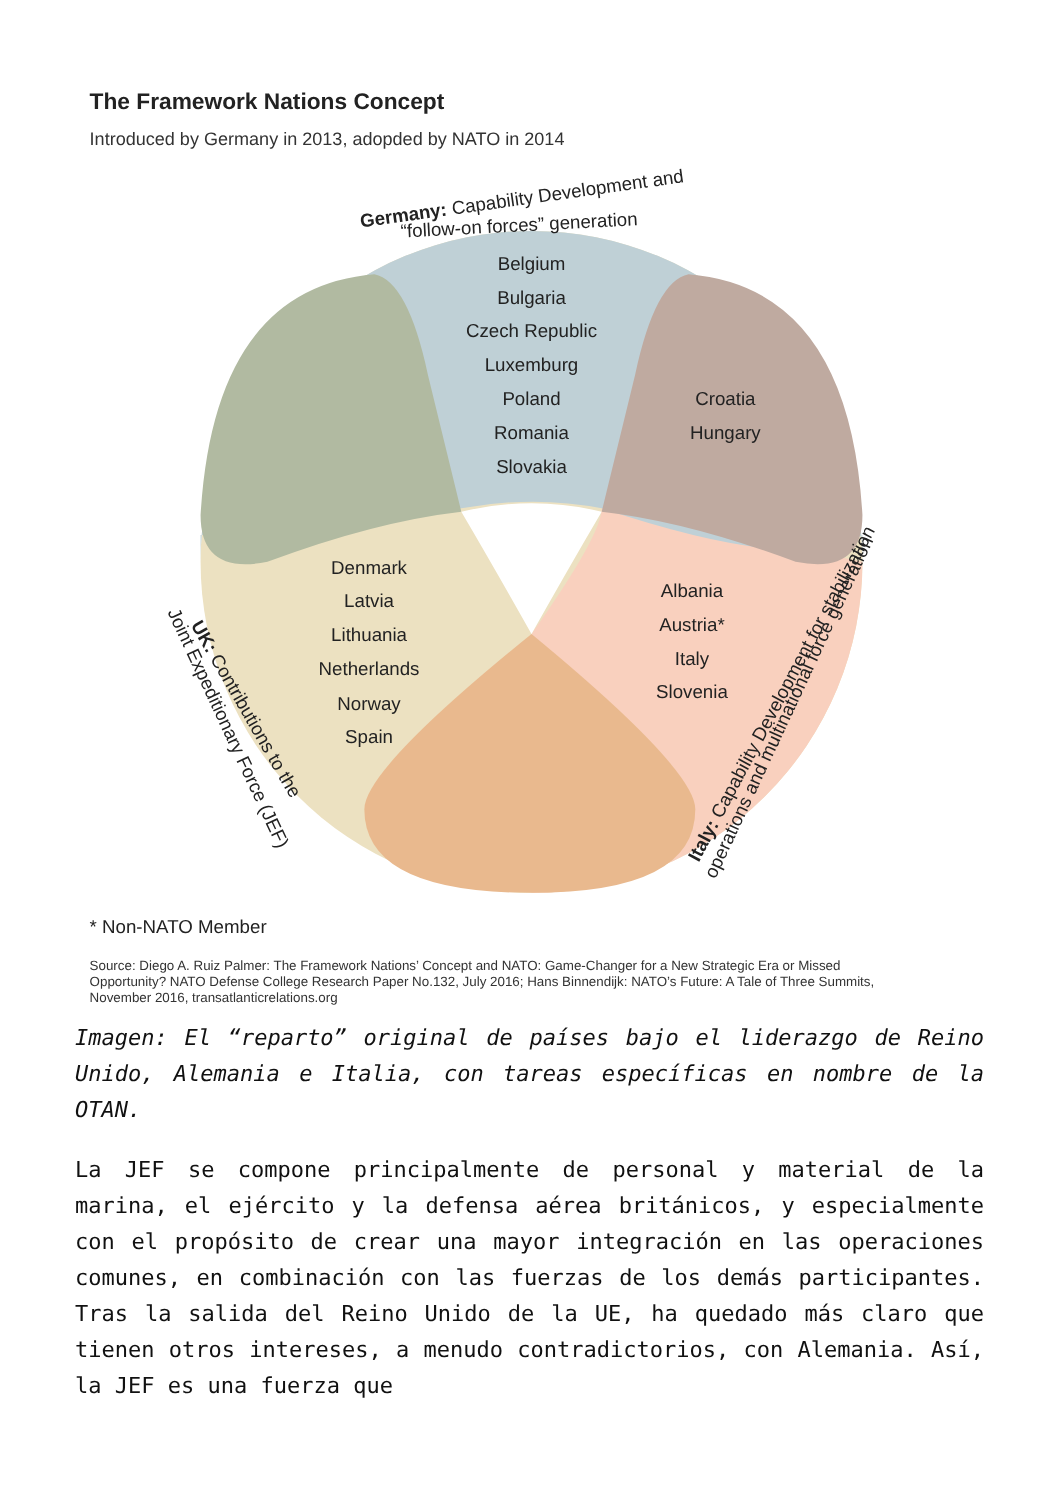The Framework Nations Concept
Introduced by Germany in 2013, adopded by NATO in 2014
Belgium
Bulgaria
Czech Republic
Luxemburg
Poland
Romania
Slovakia
Croatia
Hungary
Denmark
Latvia
Lithuania
Netherlands
Norway
Spain
Albania
Austria*
Italy
Slovenia
Germany: Capability Development and
“follow-on forces” generation
UK: Contributions to the
Joint Expeditionary Force (JEF)
Italy: Capability Development for stabilization
operations and multinational force generation
* Non-NATO Member
Source: Diego A. Ruiz Palmer: The Framework Nations’ Concept and NATO: Game-Changer for a New Strategic Era or Missed
Opportunity? NATO Defense College Research Paper No.132, July 2016; Hans Binnendijk: NATO’s Future: A Tale of Three Summits,
November 2016, transatlanticrelations.org
Imagen: El “reparto” original de países bajo el liderazgo de Reino Unido, Alemania e Italia, con tareas específicas en nombre de la OTAN.
La JEF se compone principalmente de personal y material de la marina, el ejército y la defensa aérea británicos, y especialmente con el propósito de crear una mayor integración en las operaciones comunes, en combinación con las fuerzas de los demás participantes. Tras la salida del Reino Unido de la UE, ha quedado más claro que tienen otros intereses, a menudo contradictorios, con Alemania. Así, la JEF es una fuerza que